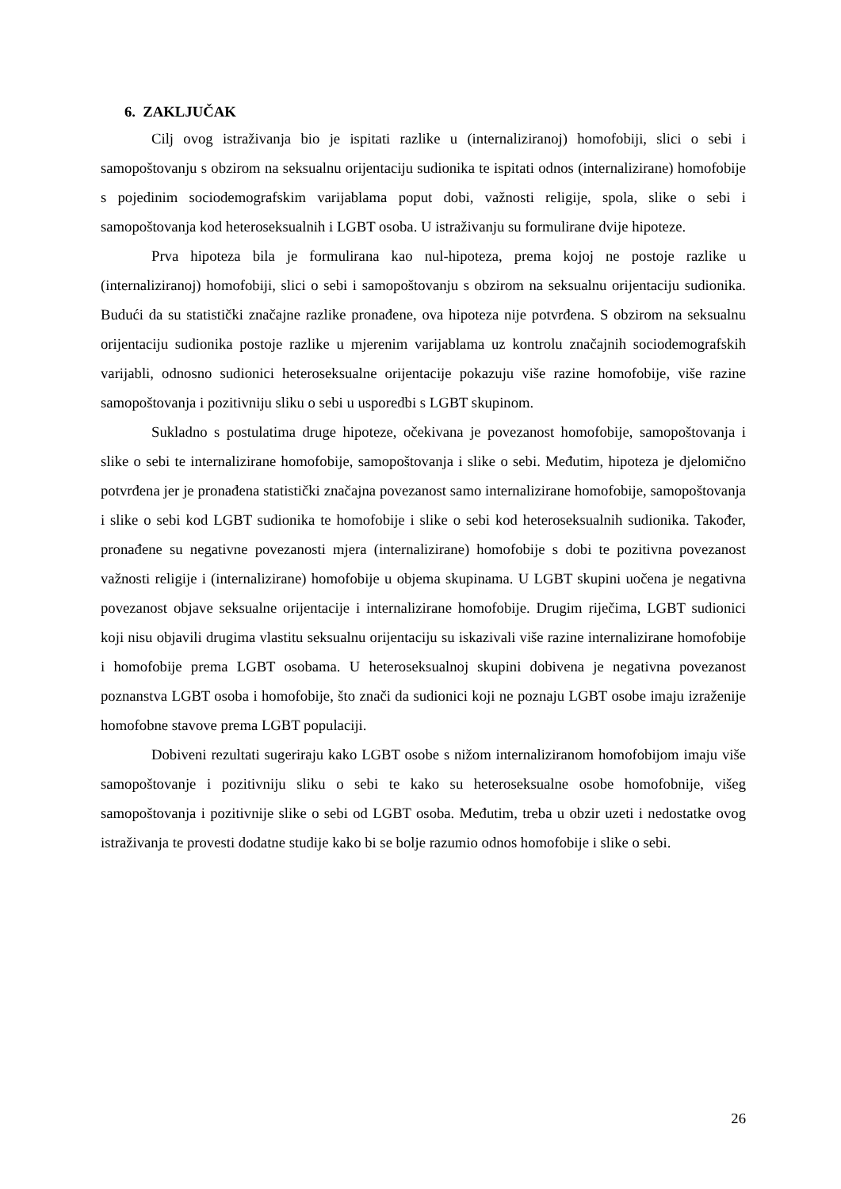6. ZAKLJUČAK
Cilj ovog istraživanja bio je ispitati razlike u (internaliziranoj) homofobiji, slici o sebi i samopoštovanju s obzirom na seksualnu orijentaciju sudionika te ispitati odnos (internalizirane) homofobije s pojedinim sociodemografskim varijablama poput dobi, važnosti religije, spola, slike o sebi i samopoštovanja kod heteroseksualnih i LGBT osoba. U istraživanju su formulirane dvije hipoteze.
Prva hipoteza bila je formulirana kao nul-hipoteza, prema kojoj ne postoje razlike u (internaliziranoj) homofobiji, slici o sebi i samopoštovanju s obzirom na seksualnu orijentaciju sudionika. Budući da su statistički značajne razlike pronađene, ova hipoteza nije potvrđena. S obzirom na seksualnu orijentaciju sudionika postoje razlike u mjerenim varijablama uz kontrolu značajnih sociodemografskih varijabli, odnosno sudionici heteroseksualne orijentacije pokazuju više razine homofobije, više razine samopoštovanja i pozitivniju sliku o sebi u usporedbi s LGBT skupinom.
Sukladno s postulatima druge hipoteze, očekivana je povezanost homofobije, samopoštovanja i slike o sebi te internalizirane homofobije, samopoštovanja i slike o sebi. Međutim, hipoteza je djelomično potvrđena jer je pronađena statistički značajna povezanost samo internalizirane homofobije, samopoštovanja i slike o sebi kod LGBT sudionika te homofobije i slike o sebi kod heteroseksualnih sudionika. Također, pronađene su negativne povezanosti mjera (internalizirane) homofobije s dobi te pozitivna povezanost važnosti religije i (internalizirane) homofobije u objema skupinama. U LGBT skupini uočena je negativna povezanost objave seksualne orijentacije i internalizirane homofobije. Drugim riječima, LGBT sudionici koji nisu objavili drugima vlastitu seksualnu orijentaciju su iskazivali više razine internalizirane homofobije i homofobije prema LGBT osobama. U heteroseksualnoj skupini dobivena je negativna povezanost poznanstva LGBT osoba i homofobije, što znači da sudionici koji ne poznaju LGBT osobe imaju izraženije homofobne stavove prema LGBT populaciji.
Dobiveni rezultati sugeriraju kako LGBT osobe s nižom internaliziranom homofobijom imaju više samopoštovanje i pozitivniju sliku o sebi te kako su heteroseksualne osobe homofobnije, višeg samopoštovanja i pozitivnije slike o sebi od LGBT osoba. Međutim, treba u obzir uzeti i nedostatke ovog istraživanja te provesti dodatne studije kako bi se bolje razumio odnos homofobije i slike o sebi.
26